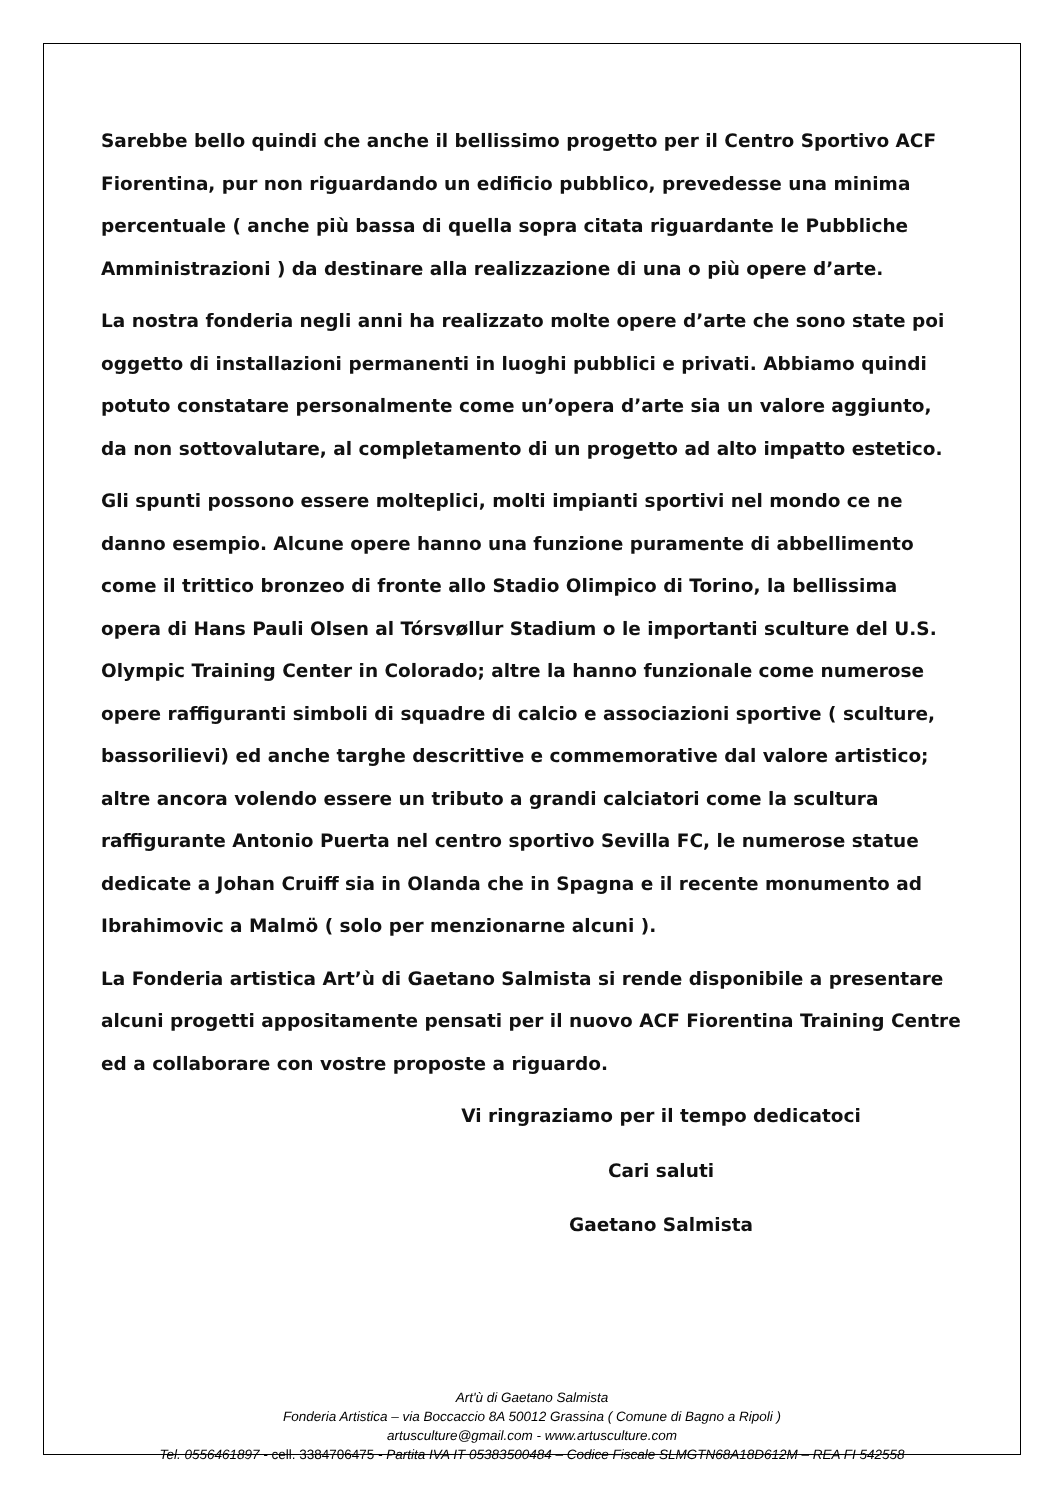Sarebbe bello quindi che anche il bellissimo progetto per il Centro Sportivo ACF Fiorentina, pur non riguardando un edificio pubblico, prevedesse una minima percentuale ( anche più bassa di quella sopra citata riguardante le Pubbliche Amministrazioni ) da destinare alla realizzazione di una o più opere d’arte.
La nostra fonderia negli anni ha realizzato molte opere d’arte che sono state poi oggetto di installazioni permanenti in luoghi pubblici e privati. Abbiamo quindi potuto constatare personalmente come un’opera d’arte sia un valore aggiunto, da non sottovalutare, al completamento di un progetto ad alto impatto estetico.
Gli spunti possono essere molteplici, molti impianti sportivi nel mondo ce ne danno esempio. Alcune opere hanno una funzione puramente di abbellimento come il trittico bronzeo di fronte allo Stadio Olimpico di Torino, la bellissima opera di Hans Pauli Olsen al Tórsvøllur Stadium o le importanti sculture del U.S. Olympic Training Center in Colorado; altre la hanno funzionale come numerose opere raffiguranti simboli di squadre di calcio e associazioni sportive ( sculture, bassorilievi) ed anche targhe descrittive e commemorative dal valore artistico; altre ancora volendo essere un tributo a grandi calciatori come la scultura raffigurante Antonio Puerta nel centro sportivo Sevilla FC, le numerose statue dedicate a Johan Cruiff sia in Olanda che in Spagna e il recente monumento ad Ibrahimovic a Malmö ( solo per menzionarne alcuni ).
La Fonderia artistica Art’ù di Gaetano Salmista si rende disponibile a presentare alcuni progetti appositamente pensati per il nuovo ACF Fiorentina Training Centre ed a collaborare con vostre proposte a riguardo.
Vi ringraziamo per il tempo dedicatoci
Cari saluti
Gaetano Salmista
Art'ù di Gaetano Salmista
Fonderia Artistica – via Boccaccio 8A 50012 Grassina ( Comune di Bagno a Ripoli )
artusculture@gmail.com - www.artusculture.com
Tel. 0556461897 - cell. 3384706475 - Partita IVA IT 05383500484 – Codice Fiscale SLMGTN68A18D612M – REA FI 542558